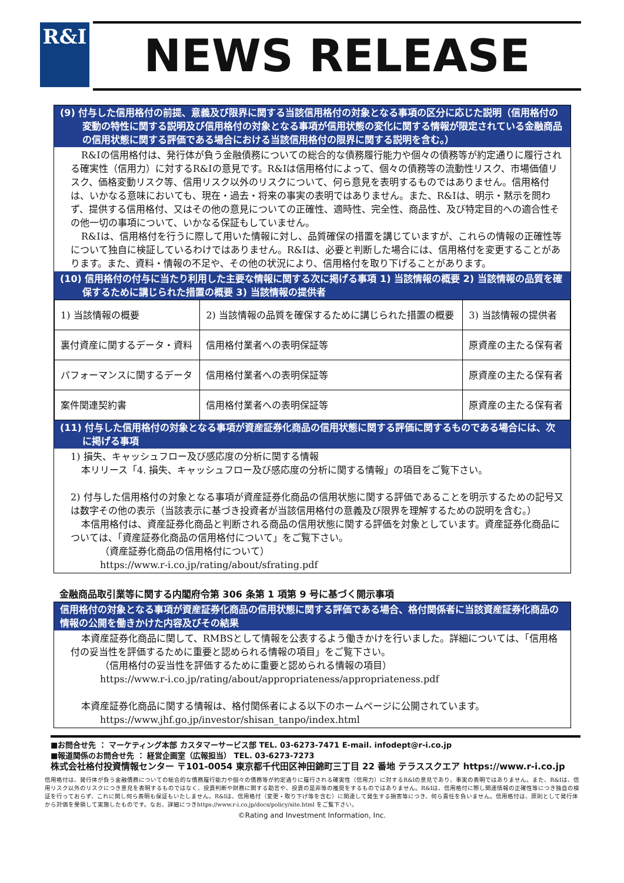R&I NEWS RELEASE
(9) 付与した信用格付の前提、意義及び限界に関する当該信用格付の対象となる事項の区分に応じた説明（信用格付の変動の特性に関する説明及び信用格付の対象となる事項が信用状態の変化に関する情報が限定されている金融商品の信用状態に関する評価である場合における当該信用格付の限界に関する説明を含む。）
R&Iの信用格付は、発行体が負う金融債務についての総合的な債務履行能力や個々の債務等が約定通りに履行される確実性（信用力）に対するR&Iの意見です。R&Iは信用格付によって、個々の債務等の流動性リスク、市場価値リスク、価格変動リスク等、信用リスク以外のリスクについて、何ら意見を表明するものではありません。信用格付は、いかなる意味においても、現在・過去・将来の事実の表明ではありません。また、R&Iは、明示・黙示を問わず、提供する信用格付、又はその他の意見についての正確性、適時性、完全性、商品性、及び特定目的への適合性その他一切の事項について、いかなる保証もしていません。
R&Iは、信用格付を行うに際して用いた情報に対し、品質確保の措置を講じていますが、これらの情報の正確性等について独自に検証しているわけではありません。R&Iは、必要と判断した場合には、信用格付を変更することがあります。また、資料・情報の不足や、その他の状況により、信用格付を取り下げることがあります。
(10) 信用格付の付与に当たり利用した主要な情報に関する次に掲げる事項 1) 当該情報の概要 2) 当該情報の品質を確保するために講じられた措置の概要 3) 当該情報の提供者
| 1) 当該情報の概要 | 2) 当該情報の品質を確保するために講じられた措置の概要 | 3) 当該情報の提供者 |
| 裏付資産に関するデータ・資料 | 信用格付業者への表明保証等 | 原資産の主たる保有者 |
| パフォーマンスに関するデータ | 信用格付業者への表明保証等 | 原資産の主たる保有者 |
| 案件関連契約書 | 信用格付業者への表明保証等 | 原資産の主たる保有者 |
(11) 付与した信用格付の対象となる事項が資産証券化商品の信用状態に関する評価に関するものである場合には、次に掲げる事項
1) 損失、キャッシュフロー及び感応度の分析に関する情報
本リリース「4. 損失、キャッシュフロー及び感応度の分析に関する情報」の項目をご覧下さい。
2) 付与した信用格付の対象となる事項が資産証券化商品の信用状態に関する評価であることを明示するための記号又は数字その他の表示（当該表示に基づき投資者が当該信用格付の意義及び限界を理解するための説明を含む。）
本信用格付は、資産証券化商品と判断される商品の信用状態に関する評価を対象としています。資産証券化商品については、「資産証券化商品の信用格付について」をご覧下さい。
（資産証券化商品の信用格付について）
https://www.r-i.co.jp/rating/about/sfrating.pdf
金融商品取引業等に関する内閣府令第 306 条第 1 項第 9 号に基づく開示事項
信用格付の対象となる事項が資産証券化商品の信用状態に関する評価である場合、格付関係者に当該資産証券化商品の情報の公開を働きかけた内容及びその結果
本資産証券化商品に関して、RMBSとして情報を公表するよう働きかけを行いました。詳細については、「信用格付の妥当性を評価するために重要と認められる情報の項目」をご覧下さい。
（信用格付の妥当性を評価するために重要と認められる情報の項目）
https://www.r-i.co.jp/rating/about/appropriateness/appropriateness.pdf
本資産証券化商品に関する情報は、格付関係者による以下のホームページに公開されています。
https://www.jhf.go.jp/investor/shisan_tanpo/index.html
■お問合せ先 ： マーケティング本部 カスタマーサービス部 TEL. 03-6273-7471 E-mail. infodept@r-i.co.jp
■報道関係のお問合せ先 ： 経営企画室（広報担当） TEL. 03-6273-7273
株式会社格付投資情報センター 〒101-0054 東京都千代田区神田錦町三丁目 22 番地 テラススクエア https://www.r-i.co.jp
信用格付は、発行体が負う金融債務についての総合的な債務履行能力や個々の債務等が約定通りに履行される確実性（信用力）に対するR&Iの意見であり、事実の表明ではありません。また、R&Iは、信用リスク以外のリスクにつき意見を表明するものではなく、投資判断や財務に関する助言や、投資の是非等の推奨をするものではありません。R&Iは、信用格付に際し関連情報の正確性等につき独自の検証を行っておらず、これに関し何ら表明も保証もいたしません。R&Iは、信用格付（変更・取り下げ等を含む）に関連して発生する損害等につき、何ら責任を負いません。信用格付は、原則として発行体から対価を受領して実施したものです。なお、詳細につきhttps://www.r-i.co.jp/docs/policy/site.html をご覧下さい。
©Rating and Investment Information, Inc.